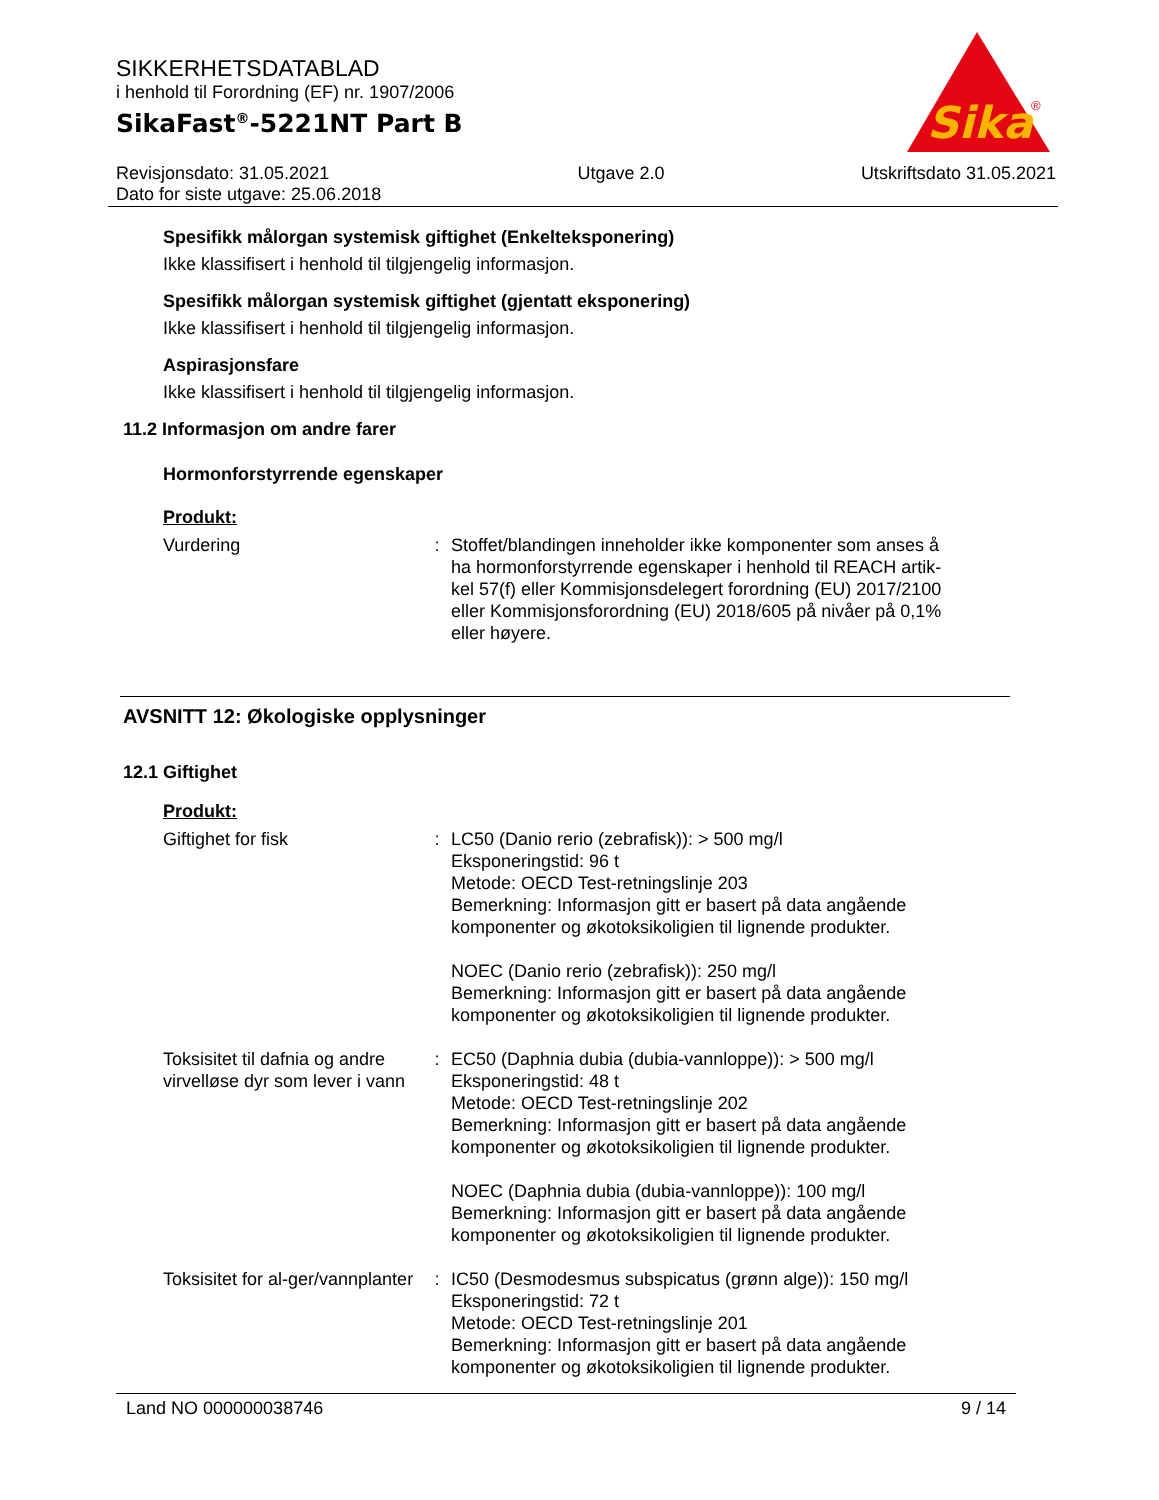Sika
®
SIKKERHETSDATABLAD
i henhold til Forordning (EF) nr. 1907/2006
SikaFast<sup>®</sup>-5221NT Part B
Revisjonsdato: 31.05.2021
Dato for siste utgave: 25.06.2018
Utgave 2.0 Utskriftsdato 31.05.2021
Spesifikk målorgan systemisk giftighet (Enkelteksponering)
Ikke klassifisert i henhold til tilgjengelig informasjon.
Spesifikk målorgan systemisk giftighet (gjentatt eksponering)
Ikke klassifisert i henhold til tilgjengelig informasjon.
Aspirasjonsfare
Ikke klassifisert i henhold til tilgjengelig informasjon.
11.2 Informasjon om andre farer
Hormonforstyrrende egenskaper
Produkt:
Vurdering : Stoffet/blandingen inneholder ikke komponenter som anses å ha hormonforstyrrende egenskaper i henhold til REACH artik-kel 57(f) eller Kommisjonsdelegert forordning (EU) 2017/2100 eller Kommisjonsforordning (EU) 2018/605 på nivåer på 0,1% eller høyere.
AVSNITT 12: Økologiske opplysninger
12.1 Giftighet
Produkt:
Giftighet for fisk : LC50 (Danio rerio (zebrafisk)): > 500 mg/l
Eksponeringstid: 96 t
Metode: OECD Test-retningslinje 203
Bemerkning: Informasjon gitt er basert på data angående komponenter og økotoksikoligien til lignende produkter.
NOEC (Danio rerio (zebrafisk)): 250 mg/l
Bemerkning: Informasjon gitt er basert på data angående komponenter og økotoksikoligien til lignende produkter.
Toksisitet til dafnia og andre virvelløse dyr som lever i vann
: EC50 (Daphnia dubia (dubia-vannloppe)): > 500 mg/l
Eksponeringstid: 48 t
Metode: OECD Test-retningslinje 202
Bemerkning: Informasjon gitt er basert på data angående komponenter og økotoksikoligien til lignende produkter.
NOEC (Daphnia dubia (dubia-vannloppe)): 100 mg/l
Bemerkning: Informasjon gitt er basert på data angående komponenter og økotoksikoligien til lignende produkter.
Toksisitet for al-ger/vannplanter
: IC50 (Desmodesmus subspicatus (grønn alge)): 150 mg/l
Eksponeringstid: 72 t
Metode: OECD Test-retningslinje 201
Bemerkning: Informasjon gitt er basert på data angående komponenter og økotoksikoligien til lignende produkter.
Land NO 000000038746 9 / 14